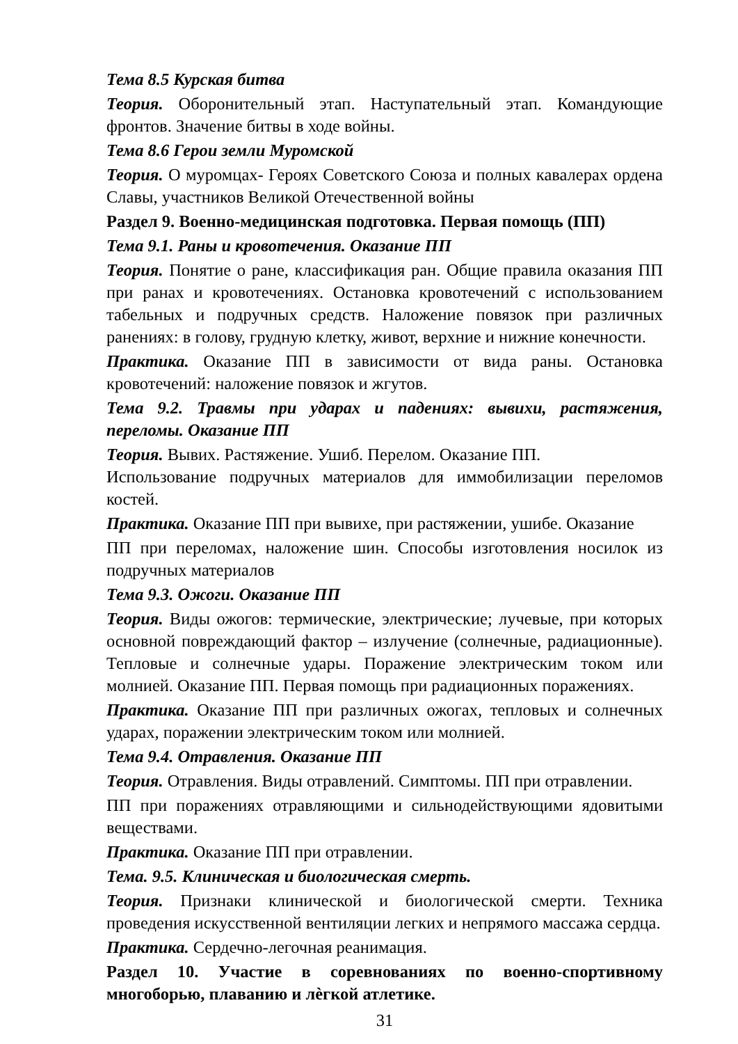Тема 8.5 Курская битва
Теория. Оборонительный этап. Наступательный этап. Командующие фронтов. Значение битвы в ходе войны.
Тема 8.6 Герои земли Муромской
Теория. О муромцах- Героях Советского Союза и полных кавалерах ордена Славы, участников Великой Отечественной войны
Раздел 9. Военно-медицинская подготовка. Первая помощь (ПП)
Тема 9.1. Раны и кровотечения. Оказание ПП
Теория. Понятие о ране, классификация ран. Общие правила оказания ПП при ранах и кровотечениях. Остановка кровотечений с использованием табельных и подручных средств. Наложение повязок при различных ранениях: в голову, грудную клетку, живот, верхние и нижние конечности.
Практика. Оказание ПП в зависимости от вида раны. Остановка кровотечений: наложение повязок и жгутов.
Тема 9.2. Травмы при ударах и падениях: вывихи, растяжения, переломы. Оказание ПП
Теория. Вывих. Растяжение. Ушиб. Перелом. Оказание ПП.
Использование подручных материалов для иммобилизации переломов костей.
Практика. Оказание ПП при вывихе, при растяжении, ушибе. Оказание
ПП при переломах, наложение шин. Способы изготовления носилок из подручных материалов
Тема 9.3. Ожоги. Оказание ПП
Теория. Виды ожогов: термические, электрические; лучевые, при которых основной повреждающий фактор – излучение (солнечные, радиационные). Тепловые и солнечные удары. Поражение электрическим током или молнией. Оказание ПП. Первая помощь при радиационных поражениях.
Практика. Оказание ПП при различных ожогах, тепловых и солнечных ударах, поражении электрическим током или молнией.
Тема 9.4. Отравления. Оказание ПП
Теория. Отравления. Виды отравлений. Симптомы. ПП при отравлении.
ПП при поражениях отравляющими и сильнодействующими ядовитыми веществами.
Практика. Оказание ПП при отравлении.
Тема. 9.5. Клиническая и биологическая смерть.
Теория. Признаки клинической и биологической смерти. Техника проведения искусственной вентиляции легких и непрямого массажа сердца.
Практика. Сердечно-легочная реанимация.
Раздел 10. Участие в соревнованиях по военно-спортивному многоборью, плаванию и лѐгкой атлетике.
31